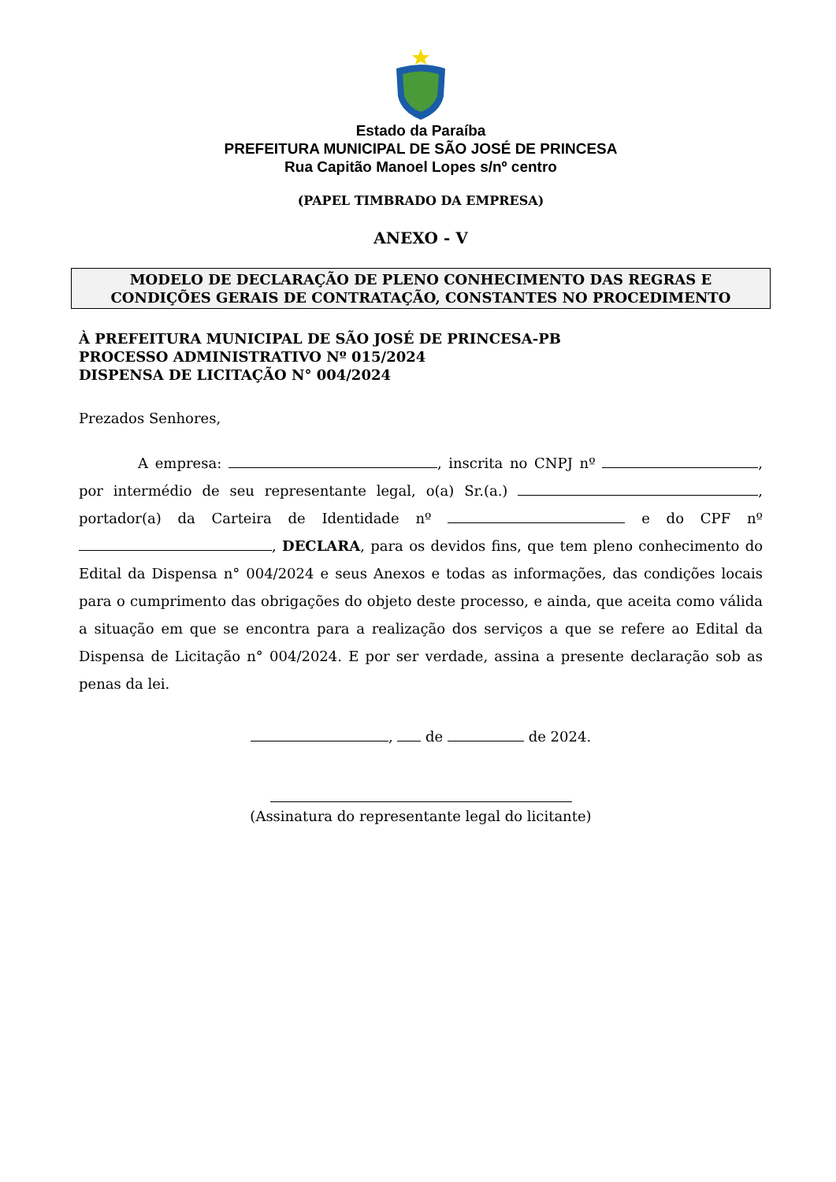Estado da Paraíba
PREFEITURA MUNICIPAL DE SÃO JOSÉ DE PRINCESA
Rua Capitão Manoel Lopes s/nº centro
(PAPEL TIMBRADO DA EMPRESA)
ANEXO - V
MODELO DE DECLARAÇÃO DE PLENO CONHECIMENTO DAS REGRAS E
CONDIÇÕES GERAIS DE CONTRATAÇÃO, CONSTANTES NO PROCEDIMENTO
À PREFEITURA MUNICIPAL DE SÃO JOSÉ DE PRINCESA-PB
PROCESSO ADMINISTRATIVO Nº 015/2024
DISPENSA DE LICITAÇÃO N° 004/2024
Prezados Senhores,
A empresa: , inscrita no CNPJ nº , por intermédio de seu representante legal, o(a) Sr.(a.) , portador(a) da Carteira de Identidade nº e do CPF nº , DECLARA, para os devidos fins, que tem pleno conhecimento do Edital da Dispensa n° 004/2024 e seus Anexos e todas as informações, das condições locais para o cumprimento das obrigações do objeto deste processo, e ainda, que aceita como válida a situação em que se encontra para a realização dos serviços a que se refere ao Edital da Dispensa de Licitação n° 004/2024. E por ser verdade, assina a presente declaração sob as penas da lei.
, de de 2024.
(Assinatura do representante legal do licitante)